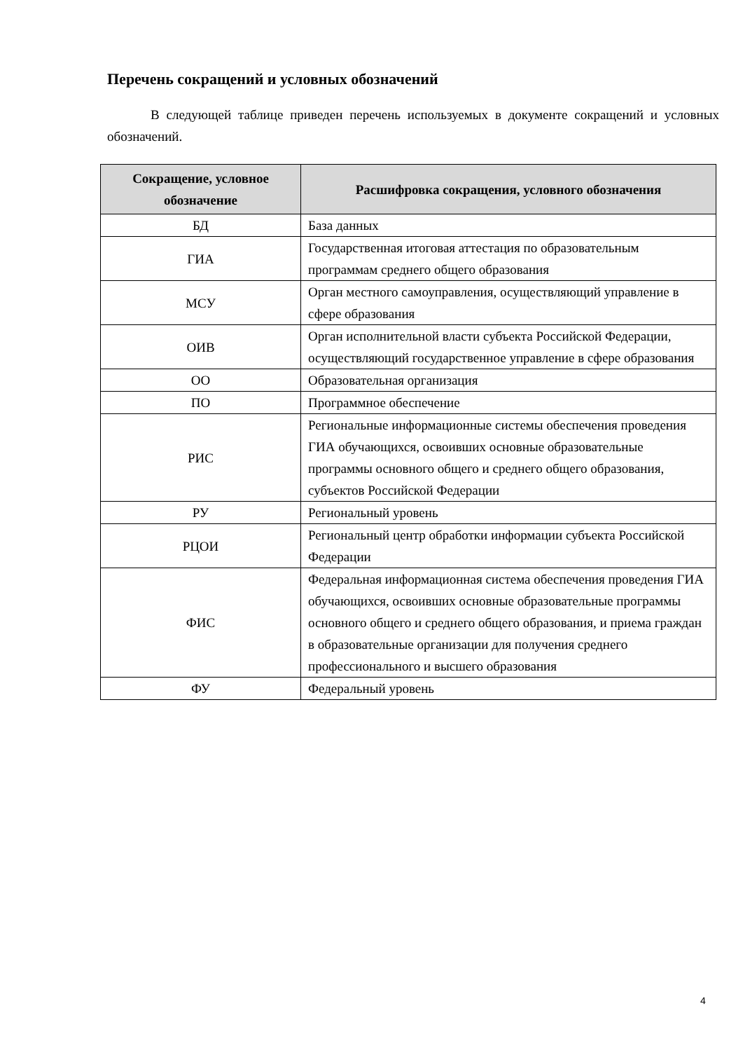Перечень сокращений и условных обозначений
В следующей таблице приведен перечень используемых в документе сокращений и условных обозначений.
| Сокращение, условное обозначение | Расшифровка сокращения, условного обозначения |
| --- | --- |
| БД | База данных |
| ГИА | Государственная итоговая аттестация по образовательным программам среднего общего образования |
| МСУ | Орган местного самоуправления, осуществляющий управление в сфере образования |
| ОИВ | Орган исполнительной власти субъекта Российской Федерации, осуществляющий государственное управление в сфере образования |
| ОО | Образовательная организация |
| ПО | Программное обеспечение |
| РИС | Региональные информационные системы обеспечения проведения ГИА обучающихся, освоивших основные образовательные программы основного общего и среднего общего образования, субъектов Российской Федерации |
| РУ | Региональный уровень |
| РЦОИ | Региональный центр обработки информации субъекта Российской Федерации |
| ФИС | Федеральная информационная система обеспечения проведения ГИА обучающихся, освоивших основные образовательные программы основного общего и среднего общего образования, и приема граждан в образовательные организации для получения среднего профессионального и высшего образования |
| ФУ | Федеральный уровень |
4